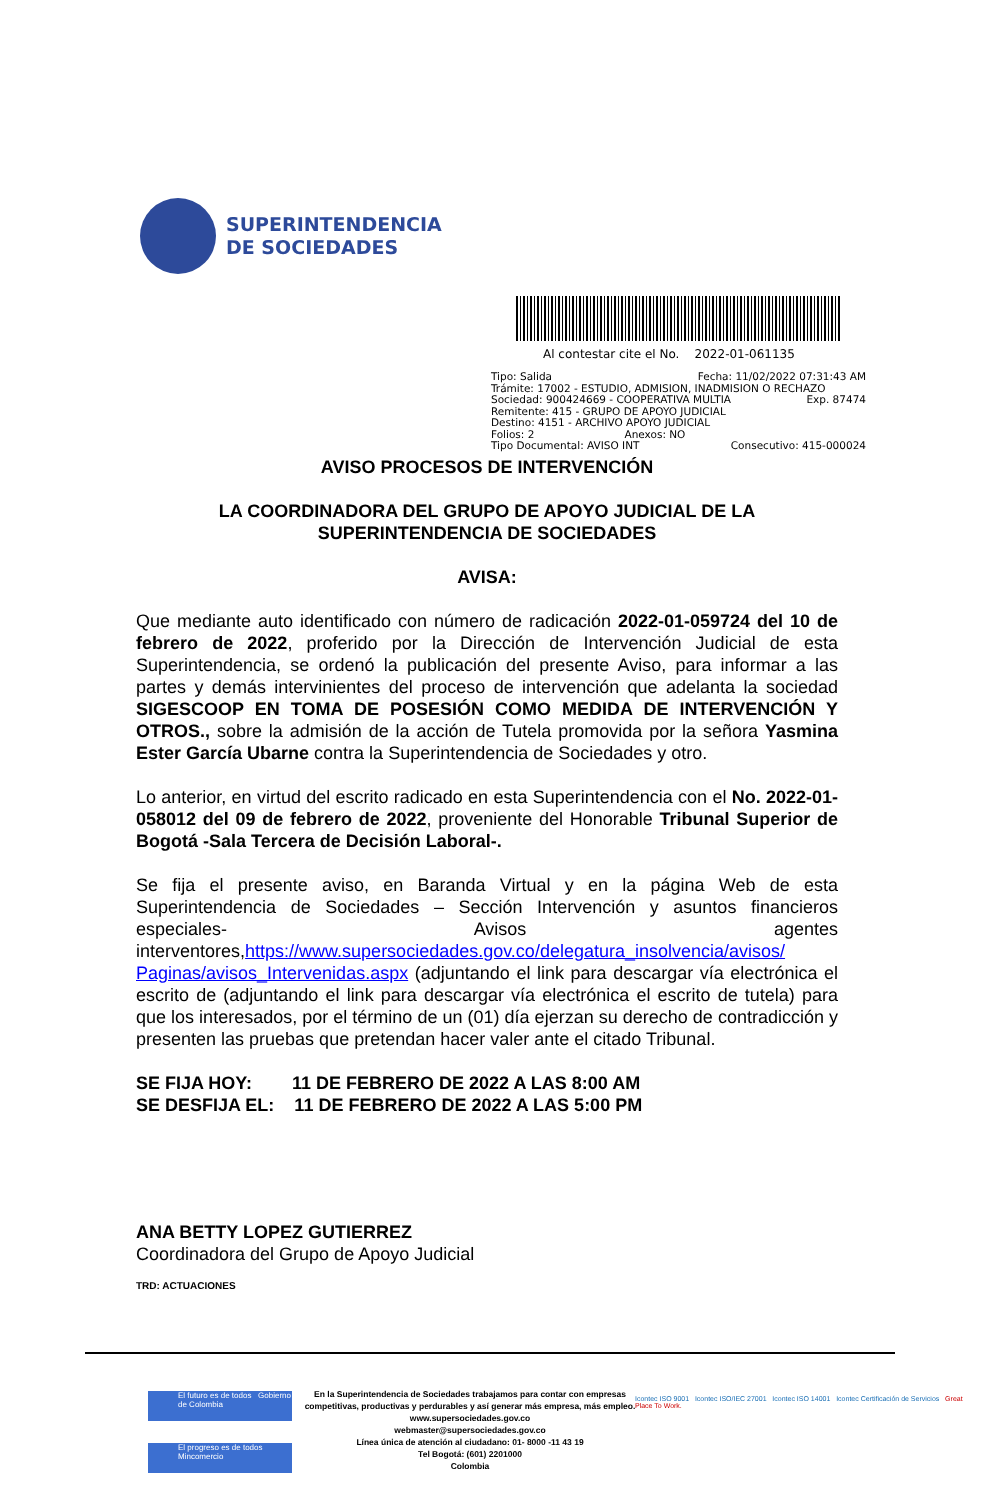SUPERINTENDENCIA
DE SOCIEDADES
Al contestar cite el No. 2022-01-061135
Tipo: Salida Fecha: 11/02/2022 07:31:43 AM
Trámite: 17002 - ESTUDIO, ADMISION, INADMISION O RECHAZO
Sociedad: 900424669 - COOPERATIVA MULTIA Exp. 87474
Remitente: 415 - GRUPO DE APOYO JUDICIAL
Destino: 4151 - ARCHIVO APOYO JUDICIAL
Folios: 2 Anexos: NO
Tipo Documental: AVISO INT Consecutivo: 415-000024
AVISO PROCESOS DE INTERVENCIÓN
LA COORDINADORA DEL GRUPO DE APOYO JUDICIAL DE LA SUPERINTENDENCIA DE SOCIEDADES
AVISA:
Que mediante auto identificado con número de radicación 2022-01-059724 del 10 de febrero de 2022, proferido por la Dirección de Intervención Judicial de esta Superintendencia, se ordenó la publicación del presente Aviso, para informar a las partes y demás intervinientes del proceso de intervención que adelanta la sociedad SIGESCOOP EN TOMA DE POSESIÓN COMO MEDIDA DE INTERVENCIÓN Y OTROS., sobre la admisión de la acción de Tutela promovida por la señora Yasmina Ester García Ubarne contra la Superintendencia de Sociedades y otro.
Lo anterior, en virtud del escrito radicado en esta Superintendencia con el No. 2022-01-058012 del 09 de febrero de 2022, proveniente del Honorable Tribunal Superior de Bogotá -Sala Tercera de Decisión Laboral-.
Se fija el presente aviso, en Baranda Virtual y en la página Web de esta Superintendencia de Sociedades – Sección Intervención y asuntos financieros especiales- Avisos agentes interventores,https://www.supersociedades.gov.co/delegatura_insolvencia/avisos/ Paginas/avisos_Intervenidas.aspx (adjuntando el link para descargar vía electrónica el escrito de (adjuntando el link para descargar vía electrónica el escrito de tutela) para que los interesados, por el término de un (01) día ejerzan su derecho de contradicción y presenten las pruebas que pretendan hacer valer ante el citado Tribunal.
SE FIJA HOY: 11 DE FEBRERO DE 2022 A LAS 8:00 AM
SE DESFIJA EL: 11 DE FEBRERO DE 2022 A LAS 5:00 PM
ANA BETTY LOPEZ GUTIERREZ
Coordinadora del Grupo de Apoyo Judicial
TRD: ACTUACIONES
El futuro es de todos Gobierno de Colombia
El progreso es de todos Mincomercio
En la Superintendencia de Sociedades trabajamos para contar con empresas competitivas, productivas y perdurables y así generar más empresa, más empleo.
www.supersociedades.gov.co
webmaster@supersociedades.gov.co
Línea única de atención al ciudadano: 01- 8000 -11 43 19
Tel Bogotá: (601) 2201000
Colombia
Icontec ISO 9001 Icontec ISO/IEC 27001 Icontec ISO 14001 Icontec Certificación de Servicios Great Place To Work.